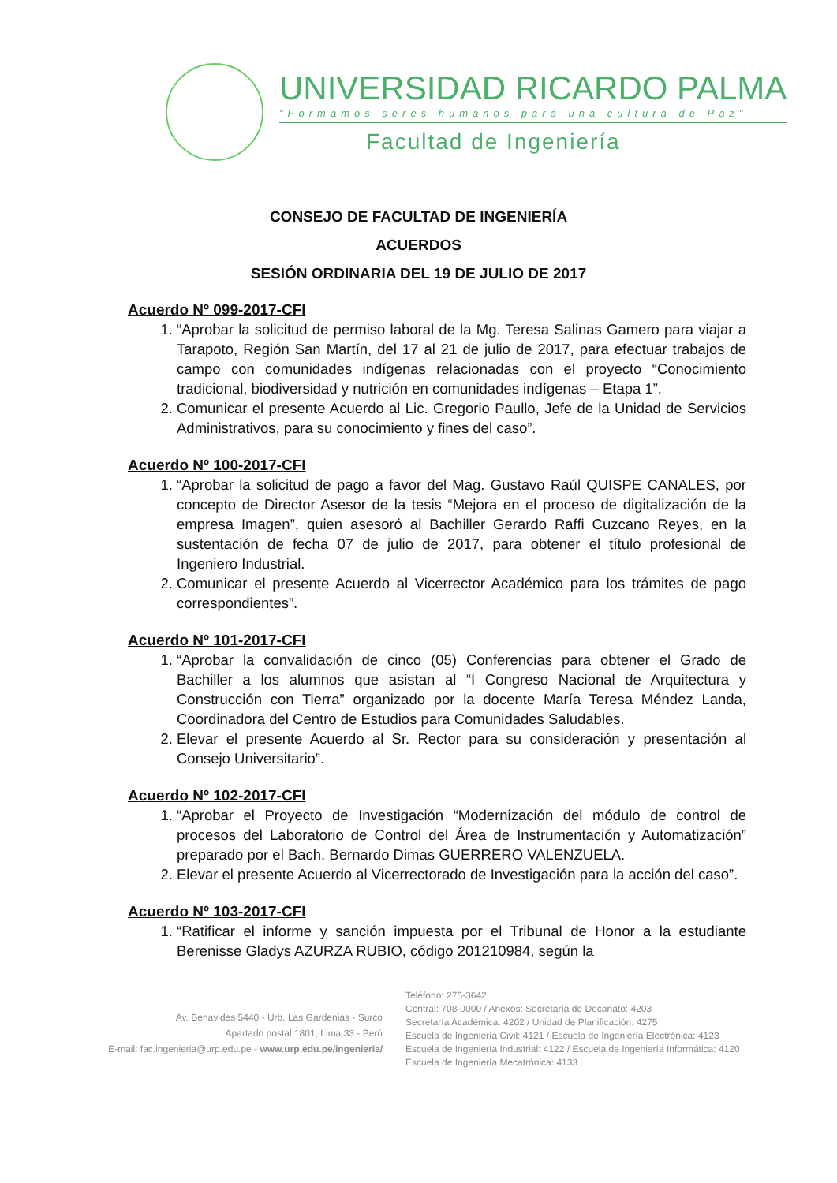UNIVERSIDAD RICARDO PALMA
"Formamos seres humanos para una cultura de Paz"
Facultad de Ingeniería
CONSEJO DE FACULTAD DE INGENIERÍA
ACUERDOS
SESIÓN ORDINARIA DEL 19 DE JULIO DE 2017
Acuerdo Nº 099-2017-CFI
1. “Aprobar la solicitud de permiso laboral de la Mg. Teresa Salinas Gamero para viajar a Tarapoto, Región San Martín, del 17 al 21 de julio de 2017, para efectuar trabajos de campo con comunidades indígenas relacionadas con el proyecto “Conocimiento tradicional, biodiversidad y nutrición en comunidades indígenas – Etapa 1”.
2. Comunicar el presente Acuerdo al Lic. Gregorio Paullo, Jefe de la Unidad de Servicios Administrativos, para su conocimiento y fines del caso”.
Acuerdo Nº 100-2017-CFI
1. “Aprobar la solicitud de pago a favor del Mag. Gustavo Raúl QUISPE CANALES, por concepto de Director Asesor de la tesis “Mejora en el proceso de digitalización de la empresa Imagen”, quien asesoró al Bachiller Gerardo Raffi Cuzcano Reyes, en la sustentación de fecha 07 de julio de 2017, para obtener el título profesional de Ingeniero Industrial.
2. Comunicar el presente Acuerdo al Vicerrector Académico para los trámites de pago correspondientes”.
Acuerdo Nº 101-2017-CFI
1. “Aprobar la convalidación de cinco (05) Conferencias para obtener el Grado de Bachiller a los alumnos que asistan al “I Congreso Nacional de Arquitectura y Construcción con Tierra” organizado por la docente María Teresa Méndez Landa, Coordinadora del Centro de Estudios para Comunidades Saludables.
2. Elevar el presente Acuerdo al Sr. Rector para su consideración y presentación al Consejo Universitario”.
Acuerdo Nº 102-2017-CFI
1. “Aprobar el Proyecto de Investigación “Modernización del módulo de control de procesos del Laboratorio de Control del Área de Instrumentación y Automatización” preparado por el Bach. Bernardo Dimas GUERRERO VALENZUELA.
2. Elevar el presente Acuerdo al Vicerrectorado de Investigación para la acción del caso”.
Acuerdo Nº 103-2017-CFI
1. “Ratificar el informe y sanción impuesta por el Tribunal de Honor a la estudiante Berenisse Gladys AZURZA RUBIO, código 201210984, según la
Av. Benavides 5440 - Urb. Las Gardenias - Surco
Apartado postal 1801, Lima 33 - Perú
E-mail: fac.ingenieria@urp.edu.pe - www.urp.edu.pe/ingenieria/
Teléfono: 275-3642
Central: 708-0000 / Anexos: Secretaría de Decanato: 4203
Secretaría Académica: 4202 / Unidad de Planificación: 4275
Escuela de Ingeniería Civil: 4121 / Escuela de Ingeniería Electrónica: 4123
Escuela de Ingeniería Industrial: 4122 / Escuela de Ingeniería Informática: 4120
Escuela de Ingeniería Mecatrónica: 4133